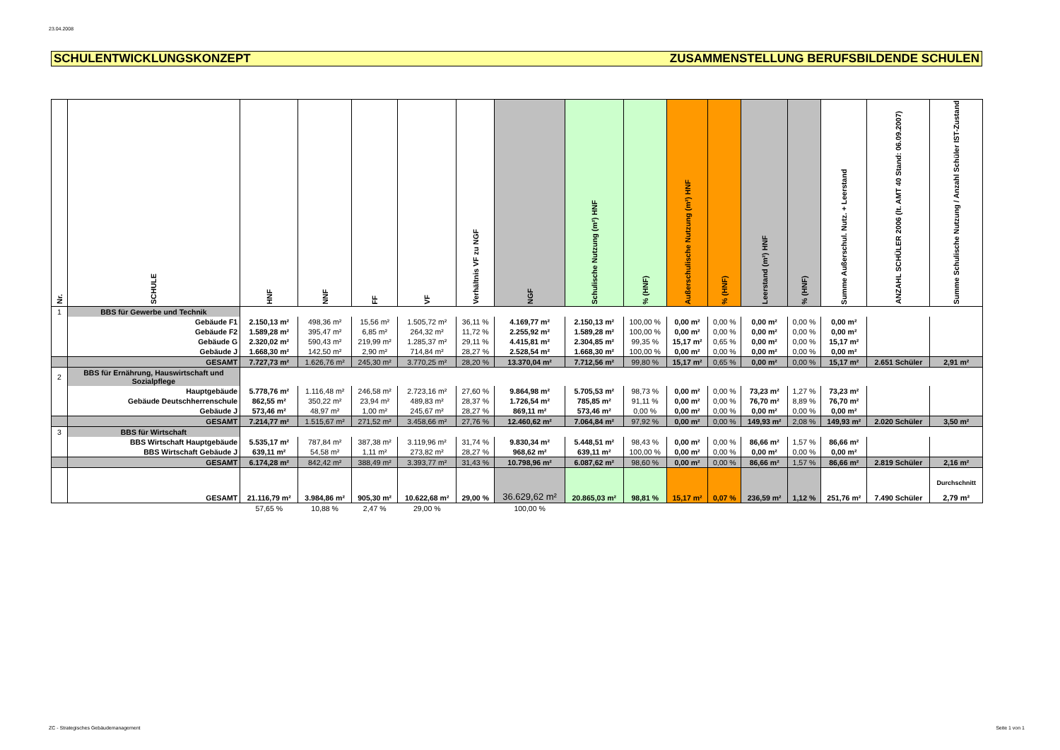23.04.2008
SCHULENTWICKLUNGSKONZEPT ZUSAMMENSTELLUNG BERUFSBILDENDE SCHULEN
| Nr. | SCHULE | HNF | NNF | FF | VF | Verhältnis VF zu NGF | NGF | Schulische Nutzung (m²) HNF | % (HNF) | Außerschulische Nutzung (m²) HNF | % (HNF) | Leerstand (m²) HNF | % (HNF) | Summe Außerschul. Nutz. + Leerstand | ANZAHL SCHÜLER 2006 (lt. AMT 40 Stand: 06.09.2007) | Summe Schulische Nutzung / Anzahl Schüler IST-Zustand |
| --- | --- | --- | --- | --- | --- | --- | --- | --- | --- | --- | --- | --- | --- | --- | --- | --- |
| 1 | BBS für Gewerbe und Technik | | | | | | | | | | | | | | | |
| | Gebäude F1 | 2.150,13 m² | 498,36 m² | 15,56 m² | 1.505,72 m² | 36,11 % | 4.169,77 m² | 2.150,13 m² | 100,00 % | 0,00 m² | 0,00 % | 0,00 m² | 0,00 % | 0,00 m² | | |
| | Gebäude F2 | 1.589,28 m² | 395,47 m² | 6,85 m² | 264,32 m² | 11,72 % | 2.255,92 m² | 1.589,28 m² | 100,00 % | 0,00 m² | 0,00 % | 0,00 m² | 0,00 % | 0,00 m² | | |
| | Gebäude G | 2.320,02 m² | 590,43 m² | 219,99 m² | 1.285,37 m² | 29,11 % | 4.415,81 m² | 2.304,85 m² | 99,35 % | 15,17 m² | 0,65 % | 0,00 m² | 0,00 % | 15,17 m² | | |
| | Gebäude J | 1.668,30 m² | 142,50 m² | 2,90 m² | 714,84 m² | 28,27 % | 2.528,54 m² | 1.668,30 m² | 100,00 % | 0,00 m² | 0,00 % | 0,00 m² | 0,00 % | 0,00 m² | | |
| | GESAMT | 7.727,73 m² | 1.626,76 m² | 245,30 m² | 3.770,25 m² | 28,20 % | 13.370,04 m² | 7.712,56 m² | 99,80 % | 15,17 m² | 0,65 % | 0,00 m² | 0,00 % | 15,17 m² | 2.651 Schüler | 2,91 m² |
| 2 | BBS für Ernährung, Hauswirtschaft und Sozialpflege | | | | | | | | | | | | | | | |
| | Hauptgebäude | 5.778,76 m² | 1.116,48 m² | 246,58 m² | 2.723,16 m² | 27,60 % | 9.864,98 m² | 5.705,53 m² | 98,73 % | 0,00 m² | 0,00 % | 73,23 m² | 1,27 % | 73,23 m² | | |
| | Gebäude Deutschherrenschule | 862,55 m² | 350,22 m² | 23,94 m² | 489,83 m² | 28,37 % | 1.726,54 m² | 785,85 m² | 91,11 % | 0,00 m² | 0,00 % | 76,70 m² | 8,89 % | 76,70 m² | | |
| | Gebäude J | 573,46 m² | 48,97 m² | 1,00 m² | 245,67 m² | 28,27 % | 869,11 m² | 573,46 m² | 0,00 % | 0,00 m² | 0,00 % | 0,00 m² | 0,00 % | 0,00 m² | | |
| | GESAMT | 7.214,77 m² | 1.515,67 m² | 271,52 m² | 3.458,66 m² | 27,76 % | 12.460,62 m² | 7.064,84 m² | 97,92 % | 0,00 m² | 0,00 % | 149,93 m² | 2,08 % | 149,93 m² | 2.020 Schüler | 3,50 m² |
| 3 | BBS für Wirtschaft | | | | | | | | | | | | | | | |
| | BBS Wirtschaft Hauptgebäude | 5.535,17 m² | 787,84 m² | 387,38 m² | 3.119,96 m² | 31,74 % | 9.830,34 m² | 5.448,51 m² | 98,43 % | 0,00 m² | 0,00 % | 86,66 m² | 1,57 % | 86,66 m² | | |
| | BBS Wirtschaft Gebäude J | 639,11 m² | 54,58 m² | 1,11 m² | 273,82 m² | 28,27 % | 968,62 m² | 639,11 m² | 100,00 % | 0,00 m² | 0,00 % | 0,00 m² | 0,00 % | 0,00 m² | | |
| | GESAMT | 6.174,28 m² | 842,42 m² | 388,49 m² | 3.393,77 m² | 31,43 % | 10.798,96 m² | 6.087,62 m² | 98,60 % | 0,00 m² | 0,00 % | 86,66 m² | 1,57 % | 86,66 m² | 2.819 Schüler | 2,16 m² |
| | GESAMT | 21.116,79 m² | 3.984,86 m² | 905,30 m² | 10.622,68 m² | 29,00 % | 36.629,62 m² | 20.865,03 m² | 98,81 % | 15,17 m² | 0,07 % | 236,59 m² | 1,12 % | 251,76 m² | 7.490 Schüler | Durchschnitt 2,79 m² |
| | | 57,65 % | 10,88 % | 2,47 % | 29,00 % | | 100,00 % | | | | | | | | | |
ZC - Strategisches Gebäudemanagement
Seite 1 von 1